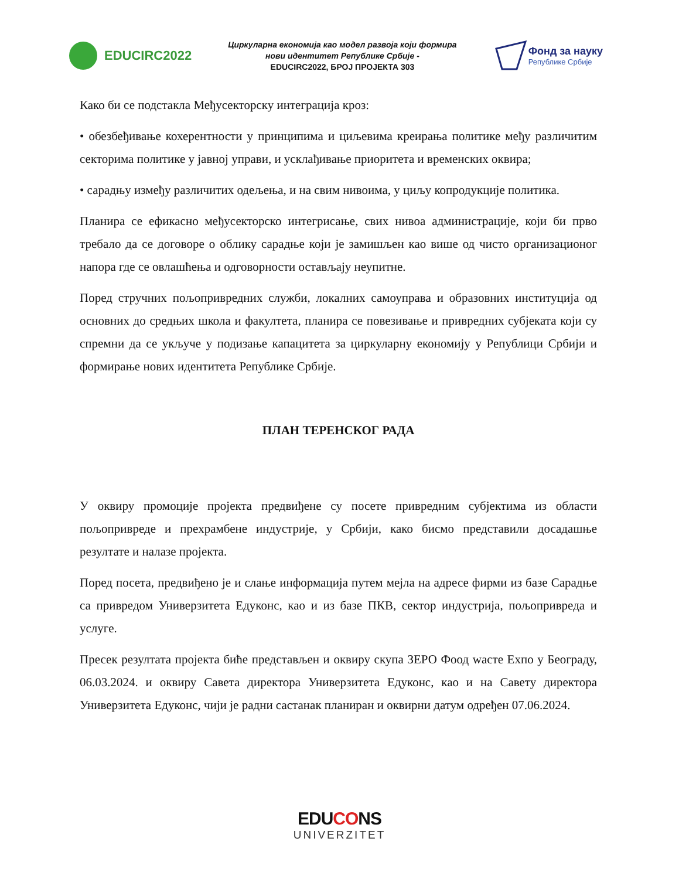EDUCIRC2022
Циркуларна економија као модел развоја који формира
нови идентитет Републике Србије -
EDUCIRC2022, БРОЈ ПРОЈЕКТА 303
Фонд за науку
Републике Србије
Како би се подстакла Међусекторску интеграција кроз:
• обезбеђивање кохерентности у принципима и циљевима креирања политике међу различитим секторима политике у јавној управи, и усклађивање приоритета и временских оквира;
• сарадњу између различитих одељења, и на свим нивоима, у циљу копродукције политика.
Планира се ефикасно међусекторско интегрисање, свих нивоа администрације, који би прво требало да се договоре о облику сарадње који је замишљен као више од чисто организационог напора где се овлашћења и одговорности остављају неупитне.
Поред стручних пољопривредних служби, локалних самоуправа и образовних институција од основних до средњих школа и факултета, планира се повезивање и привредних субјеката који су спремни да се укључе у подизање капацитета за циркуларну економију у Републици Србији и формирање нових идентитета Републике Србије.
ПЛАН ТЕРЕНСКОГ РАДА
У оквиру промоције пројекта предвиђене су посете привредним субјектима из области пољопривреде и прехрамбене индустрије, у Србији, како бисмо представили досадашње резултате и налазе пројекта.
Поред посета, предвиђено је и слање информација путем мејла на адресе фирми из базе Сарадње са привредом Универзитета Едуконс, као и из базе ПКВ, сектор индустрија, пољопривреда и услуге.
Пресек резултата пројекта биће представљен и оквиру скупа ЗЕРО Фоод wасте Ехпо у Београду, 06.03.2024. и оквиру Савета директора Универзитета Едуконс, као и на Савету директора Универзитета Едуконс, чији је радни састанак планиран и оквирни датум одређен 07.06.2024.
EDUCONS
UNIVERZITET